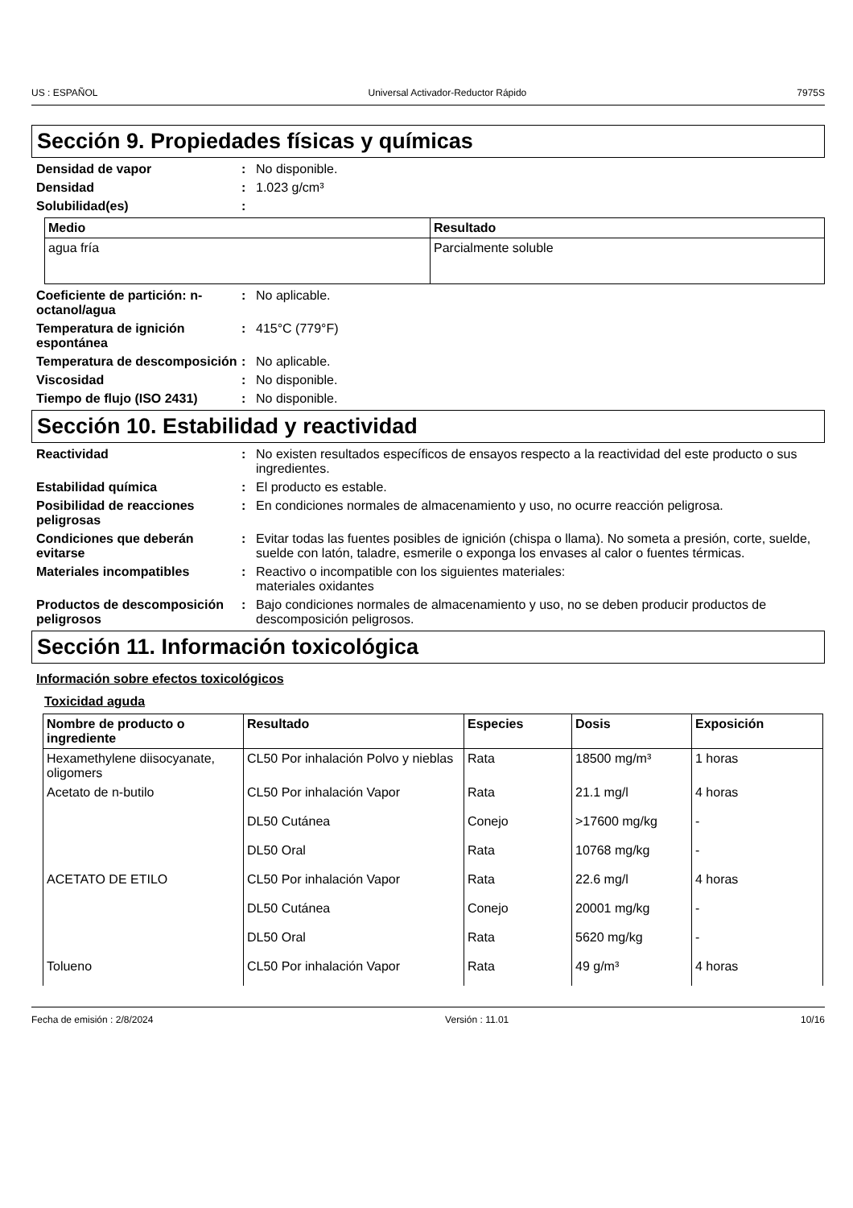US : ESPAÑOL Universal Activador-Reductor Rápido 7975S
Sección 9. Propiedades físicas y químicas
Densidad de vapor : No disponible.
Densidad : 1.023 g/cm³
Solubilidad(es) :
| Medio | Resultado |
| --- | --- |
| agua fría | Parcialmente soluble |
Coeficiente de partición: n-octanol/agua
: No aplicable.
Temperatura de ignición espontánea
: 415°C (779°F)
Temperatura de descomposición
: No aplicable.
Viscosidad : No disponible.
Tiempo de flujo (ISO 2431) : No disponible.
Sección 10. Estabilidad y reactividad
Reactividad : No existen resultados específicos de ensayos respecto a la reactividad del este producto o sus ingredientes.
Estabilidad química : El producto es estable.
Posibilidad de reacciones peligrosas
: En condiciones normales de almacenamiento y uso, no ocurre reacción peligrosa.
Condiciones que deberán evitarse
: Evitar todas las fuentes posibles de ignición (chispa o llama). No someta a presión, corte, suelde, suelde con latón, taladre, esmerile o exponga los envases al calor o fuentes térmicas.
Materiales incompatibles : Reactivo o incompatible con los siguientes materiales:
materiales oxidantes
Productos de descomposición peligrosos
: Bajo condiciones normales de almacenamiento y uso, no se deben producir productos de descomposición peligrosos.
Sección 11. Información toxicológica
Información sobre efectos toxicológicos
Toxicidad aguda
| Nombre de producto o ingrediente | Resultado | Especies | Dosis | Exposición |
| --- | --- | --- | --- | --- |
| Hexamethylene diisocyanate, oligomers | CL50 Por inhalación Polvo y nieblas | Rata | 18500 mg/m³ | 1 horas |
| Acetato de n-butilo | CL50 Por inhalación Vapor | Rata | 21.1 mg/l | 4 horas |
| | DL50 Cutánea | Conejo | >17600 mg/kg | - |
| | DL50 Oral | Rata | 10768 mg/kg | - |
| ACETATO DE ETILO | CL50 Por inhalación Vapor | Rata | 22.6 mg/l | 4 horas |
| | DL50 Cutánea | Conejo | 20001 mg/kg | - |
| | DL50 Oral | Rata | 5620 mg/kg | - |
| Tolueno | CL50 Por inhalación Vapor | Rata | 49 g/m³ | 4 horas |
Fecha de emisión : 2/8/2024 Versión : 11.01 10/16